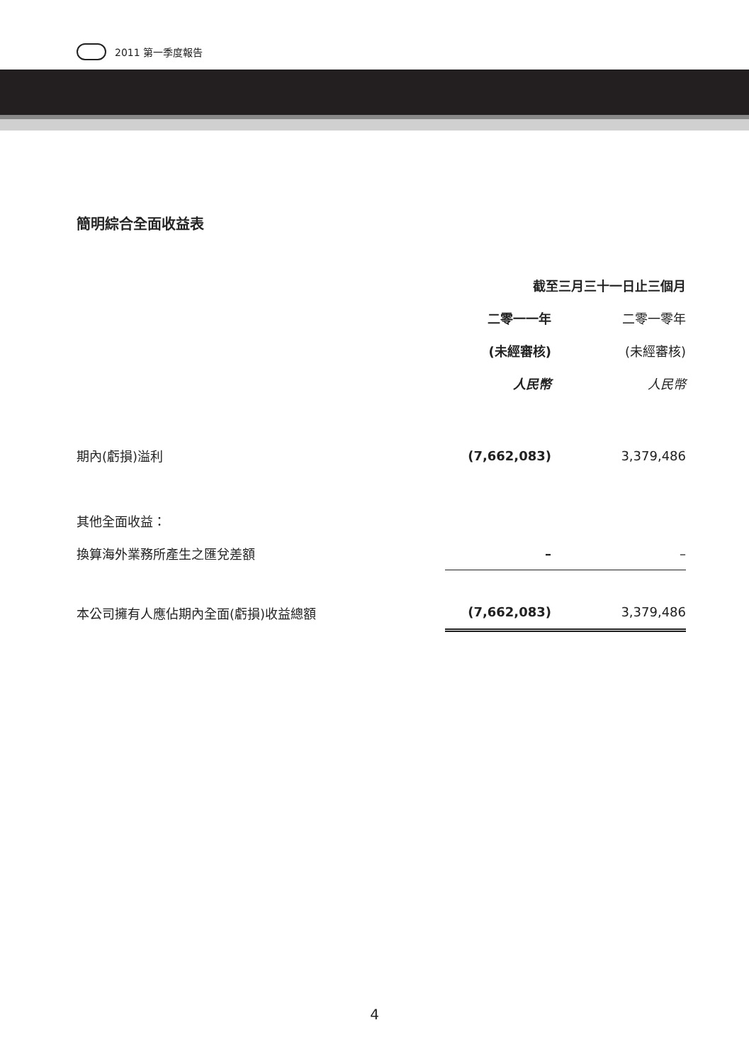2011 第一季度報告
簡明綜合全面收益表
| | 截至三月三十一日止三個月 | |
| --- | --- | --- |
| | 二零一一年 | 二零一零年 |
| | (未經審核) | (未經審核) |
| | 人民幣 | 人民幣 |
| 期內(虧損)溢利 | (7,662,083) | 3,379,486 |
| 其他全面收益： | | |
| 換算海外業務所產生之匯兌差額 | – | – |
| 本公司擁有人應佔期內全面(虧損)收益總額 | (7,662,083) | 3,379,486 |
4